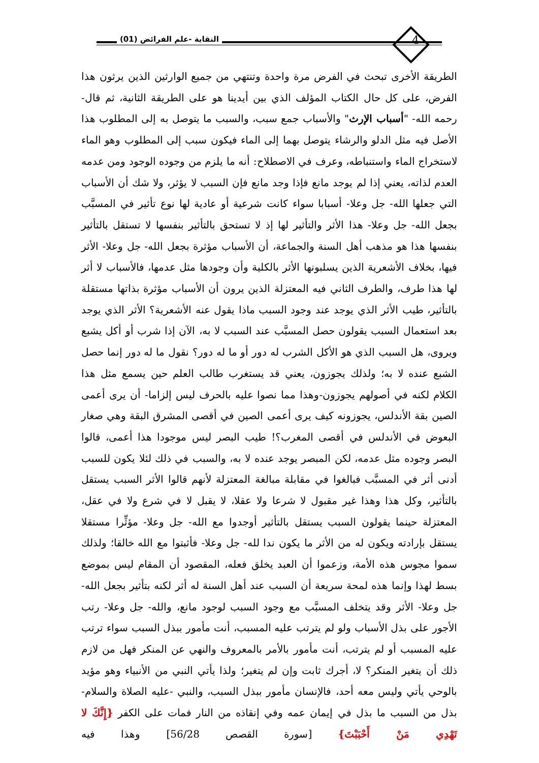4 النقاية -علم الفرائض (01)
الطريقة الأخرى تبحث في الفرض مرة واحدة وتنتهي من جميع الوارثين الذين يرثون هذا الفرض، على كل حال الكتاب المؤلف الذي بين أيدينا هو على الطريقة الثانية، ثم قال- رحمه الله- "أسباب الإرث" والأسباب جمع سبب، والسبب ما يتوصل به إلى المطلوب هذا الأصل فيه مثل الدلو والرشاء يتوصل بهما إلى الماء فيكون سبب إلى المطلوب وهو الماء لاستخراج الماء واستنباطه، وعرف في الاصطلاح: أنه ما يلزم من وجوده الوجود ومن عدمه العدم لذاته، يعني إذا لم يوجد مانع فإذا وجد مانع فإن السبب لا يؤثر، ولا شك أن الأسباب التي جعلها الله- جل وعلا- أسبابا سواء كانت شرعية أو عادية لها نوع تأثير في المسبَّب بجعل الله- جل وعلا- هذا الأثر والتأثير لها إذ لا تستحق بالتأثير بنفسها لا تستقل بالتأثير بنفسها هذا هو مذهب أهل السنة والجماعة، أن الأسباب مؤثرة بجعل الله- جل وعلا- الأثر فيها، بخلاف الأشعرية الذين يسلبونها الأثر بالكلية وأن وجودها مثل عدمها، فالأسباب لا أثر لها هذا طرف، والطرف الثاني فيه المعتزلة الذين يرون أن الأسباب مؤثرة بذاتها مستقلة بالتأثير، طيب الأثر الذي يوجد عند وجود السبب ماذا يقول عنه الأشعرية؟ الأثر الذي يوجد بعد استعمال السبب يقولون حصل المسبَّب عند السبب لا به، الآن إذا شرب أو أكل يشبع ويروى، هل السبب الذي هو الأكل الشرب له دور أو ما له دور؟ نقول ما له دور إنما حصل الشبع عنده لا به؛ ولذلك يجوزون، يعني قد يستغرب طالب العلم حين يسمع مثل هذا الكلام لكنه في أصولهم يجوزون-وهذا مما نصوا عليه بالحرف ليس إلزاما- أن يرى أعمى الصين بقة الأندلس، يجوزونه كيف يرى أعمى الصين في أقصى المشرق البقة وهي صغار البعوض في الأندلس في أقصى المغرب؟! طيب البصر ليس موجودا هذا أعمى، قالوا البصر وجوده مثل عدمه، لكن المبصر يوجد عنده لا به، والسبب في ذلك لئلا يكون للسبب أدنى أثر في المسبَّب فبالغوا في مقابلة مبالغة المعتزلة لأنهم قالوا الأثر السبب يستقل بالتأثير، وكل هذا وهذا غير مقبول لا شرعا ولا عقلا، لا يقبل لا في شرع ولا في عقل، المعتزلة حينما يقولون السبب يستقل بالتأثير أوجدوا مع الله- جل وعلا- مؤثِّرا مستقلا يستقل بإرادته ويكون له من الأثر ما يكون ندا لله- جل وعلا- فأثبتوا مع الله خالقا؛ ولذلك سموا مجوس هذه الأمة، وزعموا أن العبد يخلق فعله، المقصود أن المقام ليس بموضع بسط لهذا وإنما هذه لمحة سريعة أن السبب عند أهل السنة له أثر لكنه بتأثير بجعل الله- جل وعلا- الأثر وقد يتخلف المسبَّب مع وجود السبب لوجود مانع، والله- جل وعلا- رتب الأجور على بذل الأسباب ولو لم يترتب عليه المسبب، أنت مأمور ببذل السبب سواء ترتب عليه المسبب أو لم يترتب، أنت مأمور بالأمر بالمعروف والنهي عن المنكر فهل من لازم ذلك أن يتغير المنكر؟ لا، أجرك ثابت وإن لم يتغير؛ ولذا يأتي النبي من الأنبياء وهو مؤيد بالوحي يأتي وليس معه أحد، فالإنسان مأمور ببذل السبب، والنبي -عليه الصلاة والسلام- بذل من السبب ما بذل في إيمان عمه وفي إنقاذه من النار فمات على الكفر {إِنَّكَ لا تَهْدِي مَنْ أَحْبَبْتَ} [سورة القصص 56/28] وهذا فيه